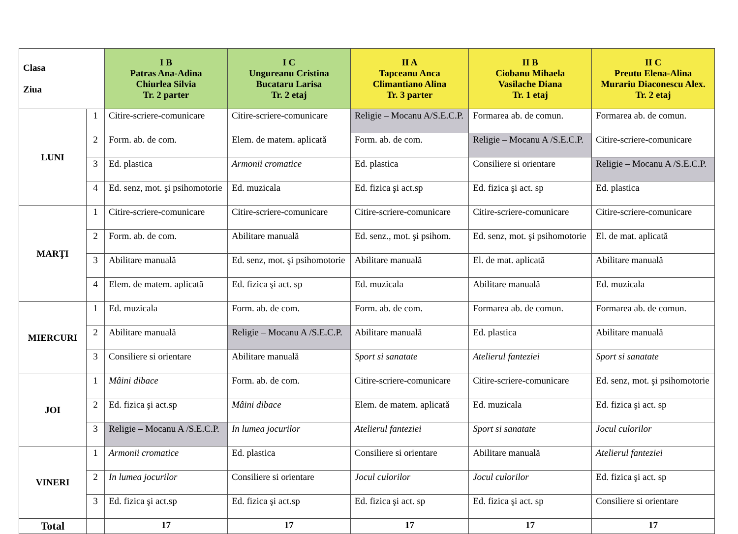| Clasa Ziua | | I B Patras Ana-Adina Chiurlea Silvia Tr. 2 parter | I C Ungureanu Cristina Bucataru Larisa Tr. 2 etaj | II A Tapceanu Anca Climantiano Alina Tr. 3 parter | II B Ciobanu Mihaela Vasilache Diana Tr. 1 etaj | II C Preutu Elena-Alina Murariu Diaconescu Alex. Tr. 2 etaj |
| --- | --- | --- | --- | --- | --- | --- |
| LUNI | 1 | Citire-scriere-comunicare | Citire-scriere-comunicare | Religie – Mocanu A/S.E.C.P. | Formarea ab. de comun. | Formarea ab. de comun. |
| | 2 | Form. ab. de com. | Elem. de matem. aplicată | Form. ab. de com. | Religie – Mocanu A /S.E.C.P. | Citire-scriere-comunicare |
| | 3 | Ed. plastica | Armonii cromatice | Ed. plastica | Consiliere si orientare | Religie – Mocanu A /S.E.C.P. |
| | 4 | Ed. senz, mot. şi psihomotorie | Ed. muzicala | Ed. fizica şi act.sp | Ed. fizica şi act. sp | Ed. plastica |
| MARŢI | 1 | Citire-scriere-comunicare | Citire-scriere-comunicare | Citire-scriere-comunicare | Citire-scriere-comunicare | Citire-scriere-comunicare |
| | 2 | Form. ab. de com. | Abilitare manuală | Ed. senz., mot. şi psihom. | Ed. senz, mot. şi psihomotorie | El. de mat. aplicată |
| | 3 | Abilitare manuală | Ed. senz, mot. şi psihomotorie | Abilitare manuală | El. de mat. aplicată | Abilitare manuală |
| | 4 | Elem. de matem. aplicată | Ed. fizica şi act. sp | Ed. muzicala | Abilitare manuală | Ed. muzicala |
| MIERCURI | 1 | Ed. muzicala | Form. ab. de com. | Form. ab. de com. | Formarea ab. de comun. | Formarea ab. de comun. |
| | 2 | Abilitare manuală | Religie – Mocanu A /S.E.C.P. | Abilitare manuală | Ed. plastica | Abilitare manuală |
| | 3 | Consiliere si orientare | Abilitare manuală | Sport si sanatate | Atelierul fanteziei | Sport si sanatate |
| JOI | 1 | Mâini dibace | Form. ab. de com. | Citire-scriere-comunicare | Citire-scriere-comunicare | Ed. senz, mot. şi psihomotorie |
| | 2 | Ed. fizica şi act.sp | Mâini dibace | Elem. de matem. aplicată | Ed. muzicala | Ed. fizica şi act. sp |
| | 3 | Religie – Mocanu A /S.E.C.P. | In lumea jocurilor | Atelierul fanteziei | Sport si sanatate | Jocul culorilor |
| VINERI | 1 | Armonii cromatice | Ed. plastica | Consiliere si orientare | Abilitare manuală | Atelierul fanteziei |
| | 2 | In lumea jocurilor | Consiliere si orientare | Jocul culorilor | Jocul culorilor | Ed. fizica şi act. sp |
| | 3 | Ed. fizica şi act.sp | Ed. fizica şi act.sp | Ed. fizica şi act. sp | Ed. fizica şi act. sp | Consiliere si orientare |
| Total | | 17 | 17 | 17 | 17 | 17 |